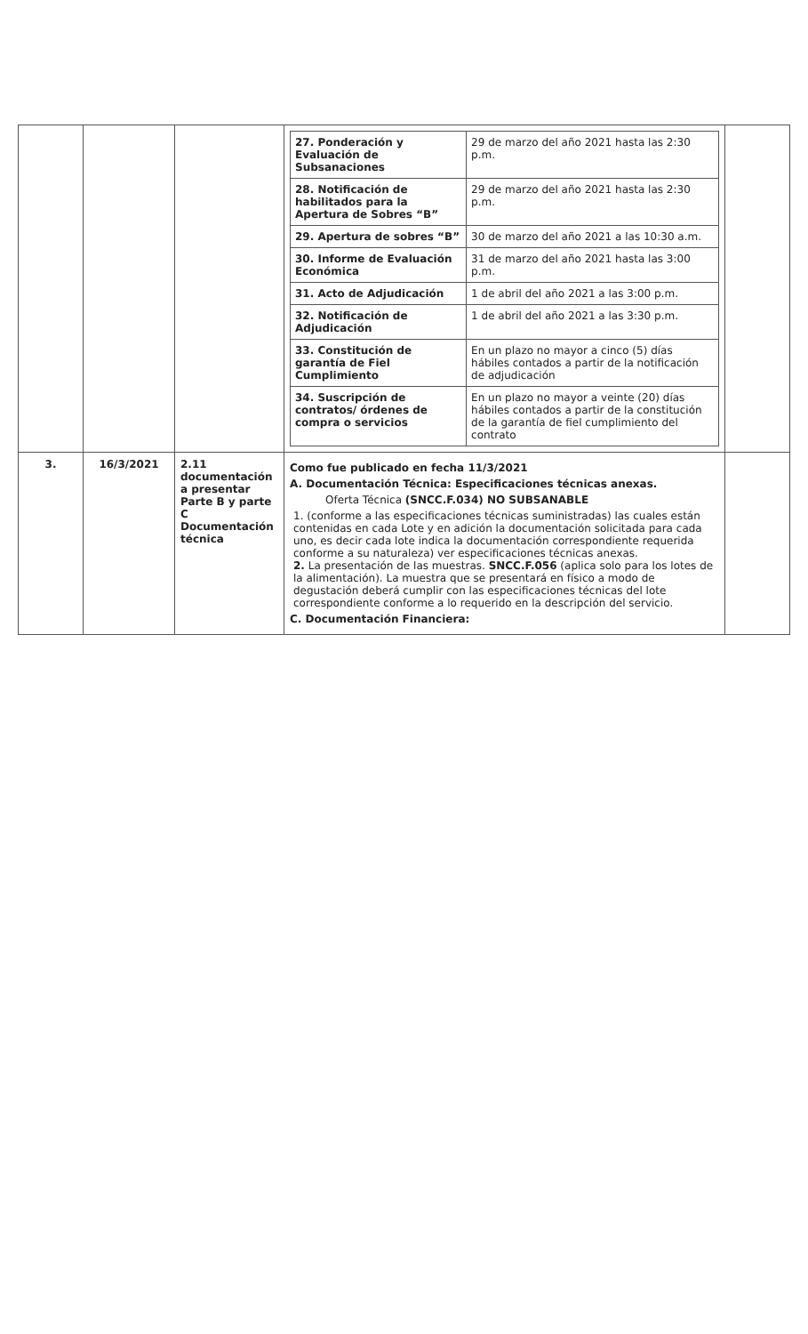| | | | / 27. Ponderación y Evaluación de Subsanaciones / 29 de marzo del año 2021 hasta las 2:30 p.m. / / 28. Notificación de habilitados para la Apertura de Sobres “B” / 29 de marzo del año 2021 hasta las 2:30 p.m. / / 29. Apertura de sobres “B” / 30 de marzo del año 2021 a las 10:30 a.m. / / 30. Informe de Evaluación Económica / 31 de marzo del año 2021 hasta las 3:00 p.m. / / 31. Acto de Adjudicación / 1 de abril del año 2021 a las 3:00 p.m. / / 32. Notificación de Adjudicación / 1 de abril del año 2021 a las 3:30 p.m. / / 33. Constitución de garantía de Fiel Cumplimiento / En un plazo no mayor a cinco (5) días hábiles contados a partir de la notificación de adjudicación / / 34. Suscripción de contratos/ órdenes de compra o servicios / En un plazo no mayor a veinte (20) días hábiles contados a partir de la constitución de la garantía de fiel cumplimiento del contrato / | |
| 3. | 16/3/2021 | 2.11 documentación a presentar Parte B y parte C Documentación técnica | Como fue publicado en fecha 11/3/2021 A. Documentación Técnica: Especificaciones técnicas anexas. Oferta Técnica (SNCC.F.034) NO SUBSANABLE 1. (conforme a las especificaciones técnicas suministradas) las cuales están contenidas en cada Lote y en adición la documentación solicitada para cada uno, es decir cada lote indica la documentación correspondiente requerida conforme a su naturaleza) ver especificaciones técnicas anexas. 2. La presentación de las muestras. SNCC.F.056 (aplica solo para los lotes de la alimentación). La muestra que se presentará en físico a modo de degustación deberá cumplir con las especificaciones técnicas del lote correspondiente conforme a lo requerido en la descripción del servicio. C. Documentación Financiera: | |